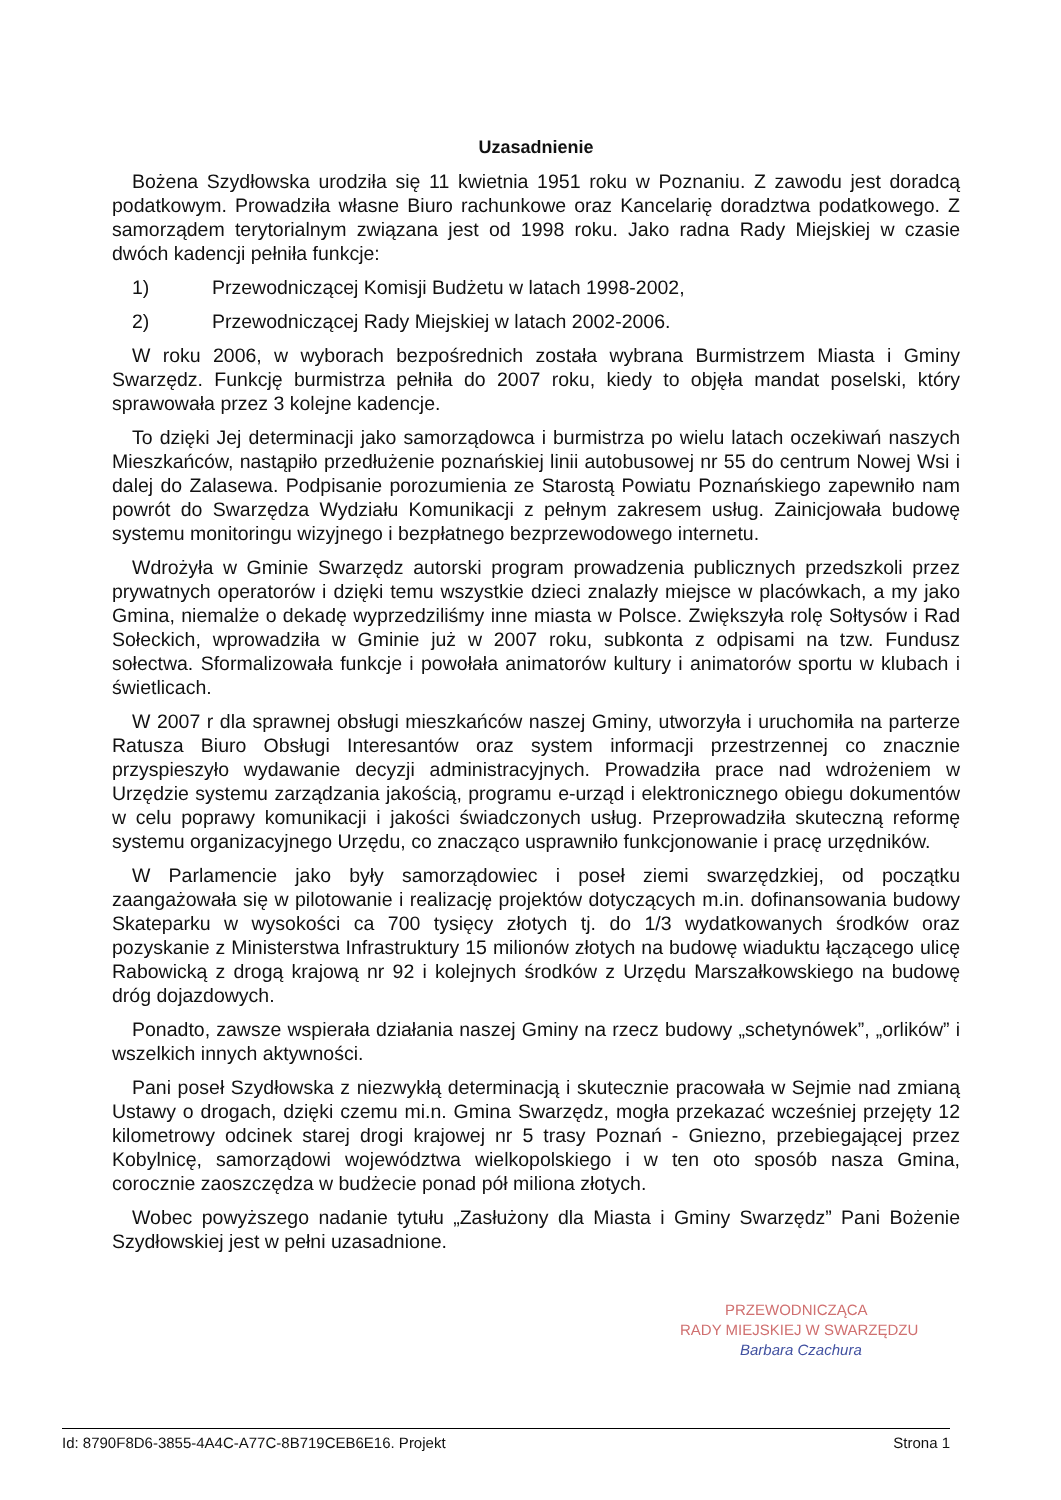Uzasadnienie
Bożena Szydłowska urodziła się 11 kwietnia 1951 roku w Poznaniu. Z zawodu jest doradcą podatkowym. Prowadziła własne Biuro rachunkowe oraz Kancelarię doradztwa podatkowego. Z samorządem terytorialnym związana jest od 1998 roku. Jako radna Rady Miejskiej w czasie dwóch kadencji pełniła funkcje:
1) Przewodniczącej Komisji Budżetu w latach 1998-2002,
2) Przewodniczącej Rady Miejskiej w latach 2002-2006.
W roku 2006, w wyborach bezpośrednich została wybrana Burmistrzem Miasta i Gminy Swarzędz. Funkcję burmistrza pełniła do 2007 roku, kiedy to objęła mandat poselski, który sprawowała przez 3 kolejne kadencje.
To dzięki Jej determinacji jako samorządowca i burmistrza po wielu latach oczekiwań naszych Mieszkańców, nastąpiło przedłużenie poznańskiej linii autobusowej nr 55 do centrum Nowej Wsi i dalej do Zalasewa. Podpisanie porozumienia ze Starostą Powiatu Poznańskiego zapewniło nam powrót do Swarzędza Wydziału Komunikacji z pełnym zakresem usług. Zainicjowała budowę systemu monitoringu wizyjnego i bezpłatnego bezprzewodowego internetu.
Wdrożyła w Gminie Swarzędz autorski program prowadzenia publicznych przedszkoli przez prywatnych operatorów i dzięki temu wszystkie dzieci znalazły miejsce w placówkach, a my jako Gmina, niemalże o dekadę wyprzedziliśmy inne miasta w Polsce. Zwiększyła rolę Sołtysów i Rad Sołeckich, wprowadziła w Gminie już w 2007 roku, subkonta z odpisami na tzw. Fundusz sołectwa. Sformalizowała funkcje i powołała animatorów kultury i animatorów sportu w klubach i świetlicach.
W 2007 r dla sprawnej obsługi mieszkańców naszej Gminy, utworzyła i uruchomiła na parterze Ratusza Biuro Obsługi Interesantów oraz system informacji przestrzennej co znacznie przyspieszyło wydawanie decyzji administracyjnych. Prowadziła prace nad wdrożeniem w Urzędzie systemu zarządzania jakością, programu e-urząd i elektronicznego obiegu dokumentów w celu poprawy komunikacji i jakości świadczonych usług. Przeprowadziła skuteczną reformę systemu organizacyjnego Urzędu, co znacząco usprawniło funkcjonowanie i pracę urzędników.
W Parlamencie jako były samorządowiec i poseł ziemi swarzędzkiej, od początku zaangażowała się w pilotowanie i realizację projektów dotyczących m.in. dofinansowania budowy Skateparku w wysokości ca 700 tysięcy złotych tj. do 1/3 wydatkowanych środków oraz pozyskanie z Ministerstwa Infrastruktury 15 milionów złotych na budowę wiaduktu łączącego ulicę Rabowicką z drogą krajową nr 92 i kolejnych środków z Urzędu Marszałkowskiego na budowę dróg dojazdowych.
Ponadto, zawsze wspierała działania naszej Gminy na rzecz budowy „schetynówek”, „orlików” i wszelkich innych aktywności.
Pani poseł Szydłowska z niezwykłą determinacją i skutecznie pracowała w Sejmie nad zmianą Ustawy o drogach, dzięki czemu mi.n. Gmina Swarzędz, mogła przekazać wcześniej przejęty 12 kilometrowy odcinek starej drogi krajowej nr 5 trasy Poznań - Gniezno, przebiegającej przez Kobylnicę, samorządowi województwa wielkopolskiego i w ten oto sposób nasza Gmina, corocznie zaoszczędza w budżecie ponad pół miliona złotych.
Wobec powyższego nadanie tytułu „Zasłużony dla Miasta i Gminy Swarzędz” Pani Bożenie Szydłowskiej jest w pełni uzasadnione.
PRZEWODNICZĄCA
RADY MIEJSKIEJ W SWARZĘDZU
Barbara Czachura
Id: 8790F8D6-3855-4A4C-A77C-8B719CEB6E16. Projekt Strona 1